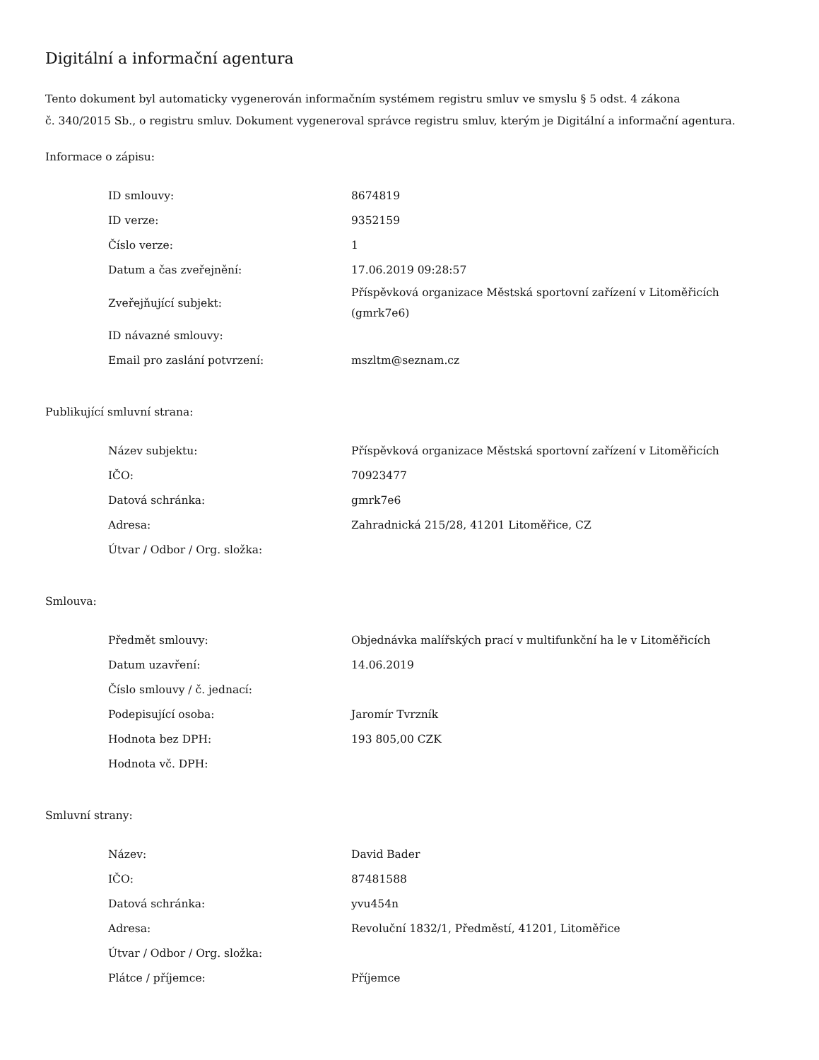Digitální a informační agentura
Tento dokument byl automaticky vygenerován informačním systémem registru smluv ve smyslu § 5 odst. 4 zákona
č. 340/2015 Sb., o registru smluv. Dokument vygeneroval správce registru smluv, kterým je Digitální a informační agentura.
Informace o zápisu:
| ID smlouvy: | 8674819 |
| ID verze: | 9352159 |
| Číslo verze: | 1 |
| Datum a čas zveřejnění: | 17.06.2019 09:28:57 |
| Zveřejňující subjekt: | Příspěvková organizace Městská sportovní zařízení v Litoměřicích (gmrk7e6) |
| ID návazné smlouvy: | |
| Email pro zaslání potvrzení: | mszltm@seznam.cz |
Publikující smluvní strana:
| Název subjektu: | Příspěvková organizace Městská sportovní zařízení v Litoměřicích |
| IČO: | 70923477 |
| Datová schránka: | gmrk7e6 |
| Adresa: | Zahradnická 215/28, 41201 Litoměřice, CZ |
| Útvar / Odbor / Org. složka: | |
Smlouva:
| Předmět smlouvy: | Objednávka malířských prací v multifunkční ha le v Litoměřicích |
| Datum uzavření: | 14.06.2019 |
| Číslo smlouvy / č. jednací: | |
| Podepisující osoba: | Jaromír Tvrzník |
| Hodnota bez DPH: | 193 805,00 CZK |
| Hodnota vč. DPH: | |
Smluvní strany:
| Název: | David Bader |
| IČO: | 87481588 |
| Datová schránka: | yvu454n |
| Adresa: | Revoluční 1832/1, Předměstí, 41201, Litoměřice |
| Útvar / Odbor / Org. složka: | |
| Plátce / příjemce: | Příjemce |